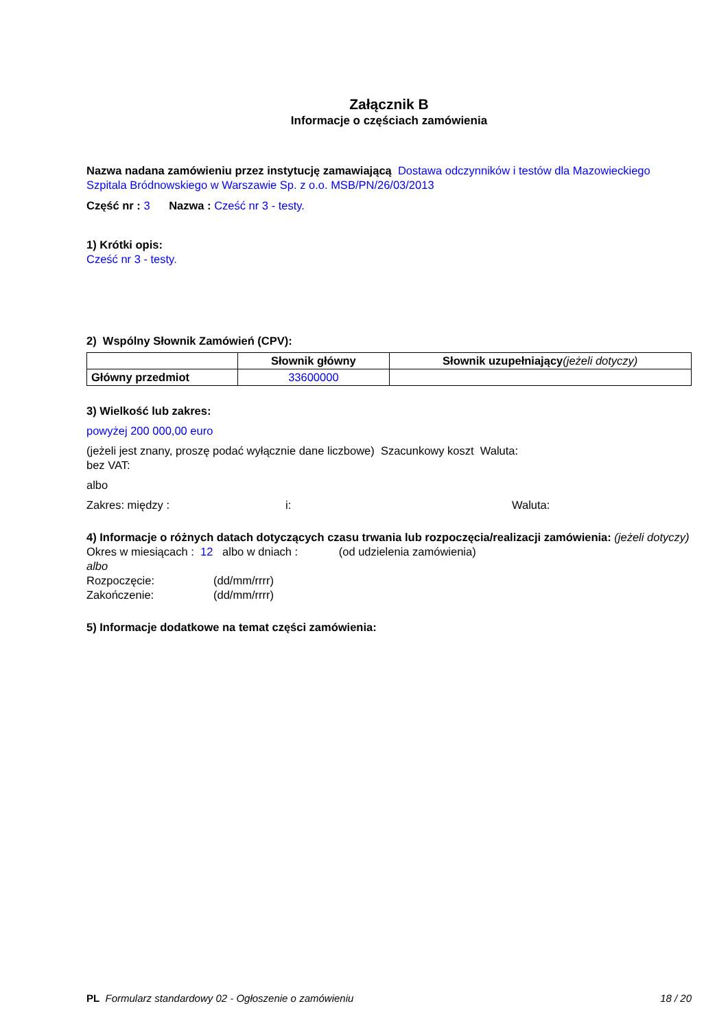Załącznik B
Informacje o częściach zamówienia
Nazwa nadana zamówieniu przez instytucję zamawiającą Dostawa odczynników i testów dla Mazowieckiego Szpitala Bródnowskiego w Warszawie Sp. z o.o. MSB/PN/26/03/2013
Część nr : 3 Nazwa : Cześć nr 3 - testy.
1) Krótki opis:
Cześć nr 3 - testy.
2) Wspólny Słownik Zamówień (CPV):
| | Słownik główny | Słownik uzupełniający (jeżeli dotyczy) |
| --- | --- | --- |
| Główny przedmiot | 33600000 | |
3) Wielkość lub zakres:
powyżej 200 000,00 euro
(jeżeli jest znany, proszę podać wyłącznie dane liczbowe) Szacunkowy koszt Waluta:
bez VAT:
albo
Zakres: między : i: Waluta:
4) Informacje o różnych datach dotyczących czasu trwania lub rozpoczęcia/realizacji zamówienia: (jeżeli dotyczy)
Okres w miesiącach : 12 albo w dniach : (od udzielenia zamówienia)
albo
Rozpoczęcie: (dd/mm/rrrr)
Zakończenie: (dd/mm/rrrr)
5) Informacje dodatkowe na temat części zamówienia:
PL Formularz standardowy 02 - Ogłoszenie o zamówieniu 18 / 20